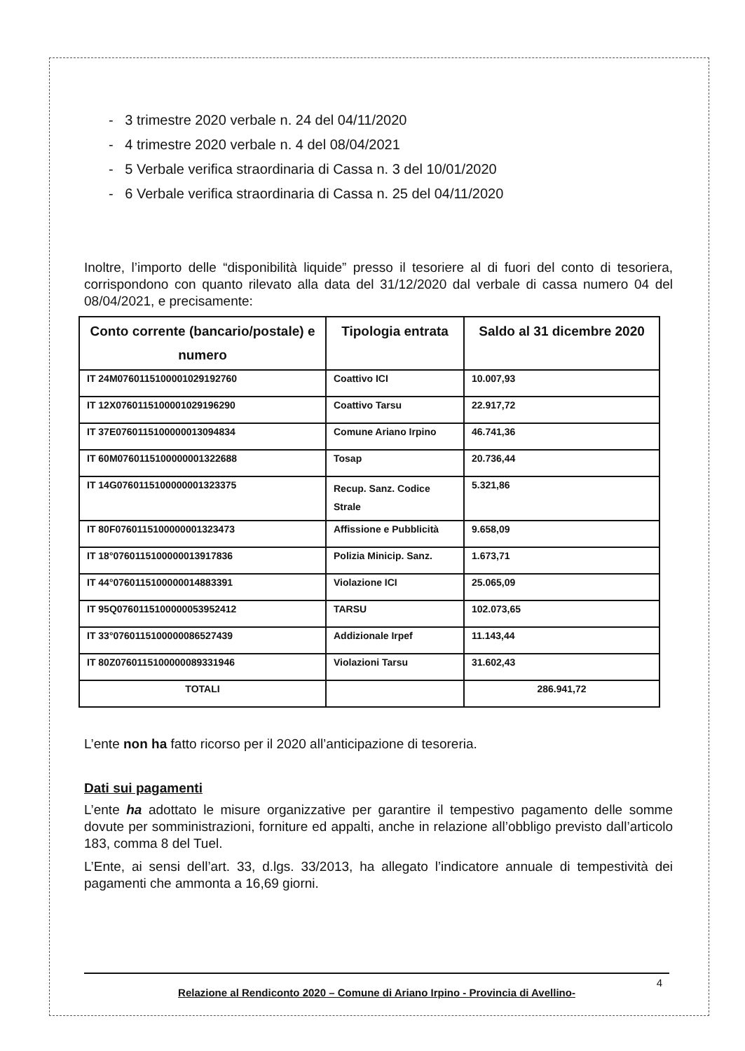- 3 trimestre 2020 verbale n. 24 del 04/11/2020
- 4 trimestre 2020 verbale n. 4 del 08/04/2021
- 5 Verbale verifica straordinaria di Cassa n. 3 del 10/01/2020
- 6 Verbale verifica straordinaria di Cassa n. 25 del 04/11/2020
Inoltre, l’importo delle “disponibilità liquide” presso il tesoriere al di fuori del conto di tesoriera, corrispondono con quanto rilevato alla data del 31/12/2020 dal verbale di cassa numero 04 del 08/04/2021, e precisamente:
| Conto corrente (bancario/postale) e numero | Tipologia entrata | Saldo al 31 dicembre 2020 |
| --- | --- | --- |
| IT 24M0760115100001029192760 | Coattivo ICI | 10.007,93 |
| IT 12X0760115100001029196290 | Coattivo Tarsu | 22.917,72 |
| IT 37E0760115100000013094834 | Comune Ariano Irpino | 46.741,36 |
| IT 60M0760115100000001322688 | Tosap | 20.736,44 |
| IT 14G0760115100000001323375 | Recup. Sanz. Codice Strale | 5.321,86 |
| IT 80F0760115100000001323473 | Affissione e Pubblicità | 9.658,09 |
| IT 18°0760115100000013917836 | Polizia Minicip. Sanz. | 1.673,71 |
| IT 44°0760115100000014883391 | Violazione ICI | 25.065,09 |
| IT 95Q0760115100000053952412 | TARSU | 102.073,65 |
| IT 33°0760115100000086527439 | Addizionale Irpef | 11.143,44 |
| IT 80Z0760115100000089331946 | Violazioni Tarsu | 31.602,43 |
| TOTALI | | 286.941,72 |
L’ente non ha fatto ricorso per il 2020 all’anticipazione di tesoreria.
Dati sui pagamenti
L’ente ha adottato le misure organizzative per garantire il tempestivo pagamento delle somme dovute per somministrazioni, forniture ed appalti, anche in relazione all’obbligo previsto dall’articolo 183, comma 8 del Tuel.
L’Ente, ai sensi dell’art. 33, d.lgs. 33/2013, ha allegato l’indicatore annuale di tempestività dei pagamenti che ammonta a 16,69 giorni.
4 Relazione al Rendiconto 2020 – Comune di Ariano Irpino - Provincia di Avellino-